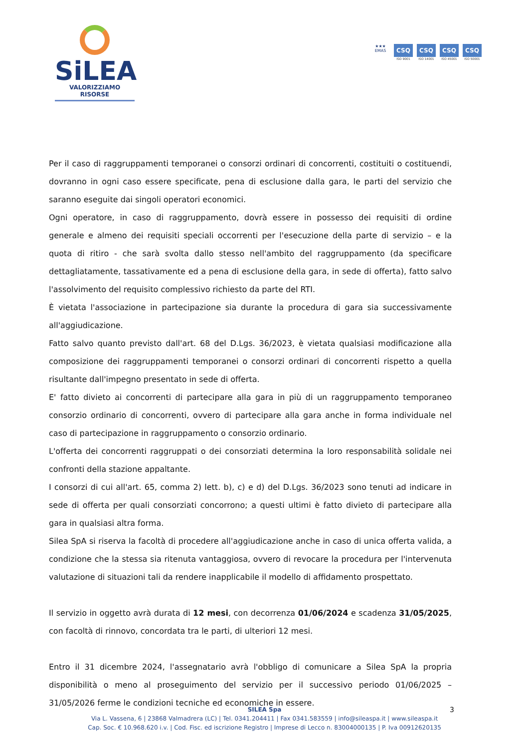SiLEA
VALORIZZIAMO RISORSE
★★★
EMAS
CSQ
ISO 9001
CSQ
ISO 14001
CSQ
ISO 45001
CSQ
ISO 50001
Per il caso di raggruppamenti temporanei o consorzi ordinari di concorrenti, costituiti o costituendi, dovranno in ogni caso essere specificate, pena di esclusione dalla gara, le parti del servizio che saranno eseguite dai singoli operatori economici.
Ogni operatore, in caso di raggruppamento, dovrà essere in possesso dei requisiti di ordine generale e almeno dei requisiti speciali occorrenti per l'esecuzione della parte di servizio – e la quota di ritiro - che sarà svolta dallo stesso nell'ambito del raggruppamento (da specificare dettagliatamente, tassativamente ed a pena di esclusione della gara, in sede di offerta), fatto salvo l'assolvimento del requisito complessivo richiesto da parte del RTI.
È vietata l'associazione in partecipazione sia durante la procedura di gara sia successivamente all'aggiudicazione.
Fatto salvo quanto previsto dall'art. 68 del D.Lgs. 36/2023, è vietata qualsiasi modificazione alla composizione dei raggruppamenti temporanei o consorzi ordinari di concorrenti rispetto a quella risultante dall'impegno presentato in sede di offerta.
E' fatto divieto ai concorrenti di partecipare alla gara in più di un raggruppamento temporaneo consorzio ordinario di concorrenti, ovvero di partecipare alla gara anche in forma individuale nel caso di partecipazione in raggruppamento o consorzio ordinario.
L'offerta dei concorrenti raggruppati o dei consorziati determina la loro responsabilità solidale nei confronti della stazione appaltante.
I consorzi di cui all'art. 65, comma 2) lett. b), c) e d) del D.Lgs. 36/2023 sono tenuti ad indicare in sede di offerta per quali consorziati concorrono; a questi ultimi è fatto divieto di partecipare alla gara in qualsiasi altra forma.
Silea SpA si riserva la facoltà di procedere all'aggiudicazione anche in caso di unica offerta valida, a condizione che la stessa sia ritenuta vantaggiosa, ovvero di revocare la procedura per l'intervenuta valutazione di situazioni tali da rendere inapplicabile il modello di affidamento prospettato.
Il servizio in oggetto avrà durata di 12 mesi, con decorrenza 01/06/2024 e scadenza 31/05/2025, con facoltà di rinnovo, concordata tra le parti, di ulteriori 12 mesi.
Entro il 31 dicembre 2024, l'assegnatario avrà l'obbligo di comunicare a Silea SpA la propria disponibilità o meno al proseguimento del servizio per il successivo periodo 01/06/2025 – 31/05/2026 ferme le condizioni tecniche ed economiche in essere.
3 SILEA Spa
Via L. Vassena, 6 | 23868 Valmadrera (LC) | Tel. 0341.204411 | Fax 0341.583559 | info@sileaspa.it | www.sileaspa.it
Cap. Soc. € 10.968.620 i.v. | Cod. Fisc. ed iscrizione Registro | Imprese di Lecco n. 83004000135 | P. Iva 00912620135